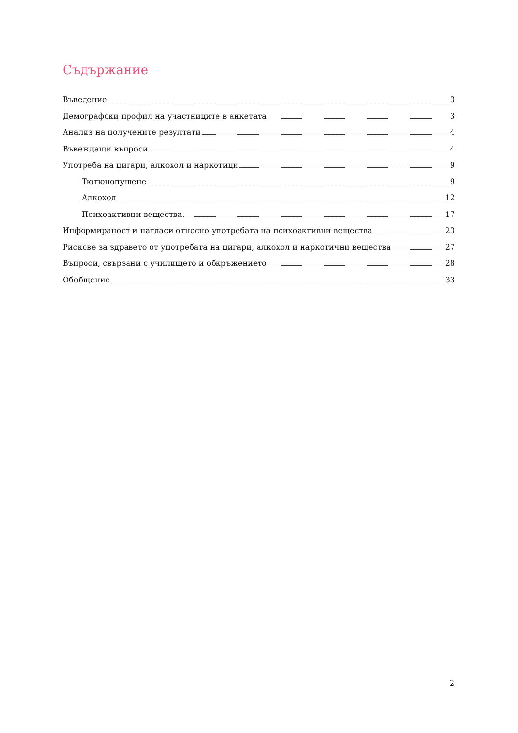Съдържание
Въведение 3
Демографски профил на участниците в анкетата 3
Анализ на получените резултати 4
Въвеждащи въпроси 4
Употреба на цигари, алкохол и наркотици 9
Тютюнопушене 9
Алкохол 12
Психоактивни вещества 17
Информираност и нагласи относно употребата на психоактивни вещества 23
Рискове за здравето от употребата на цигари, алкохол и наркотични вещества 27
Въпроси, свързани с училището и обкръжението 28
Обобщение 33
2